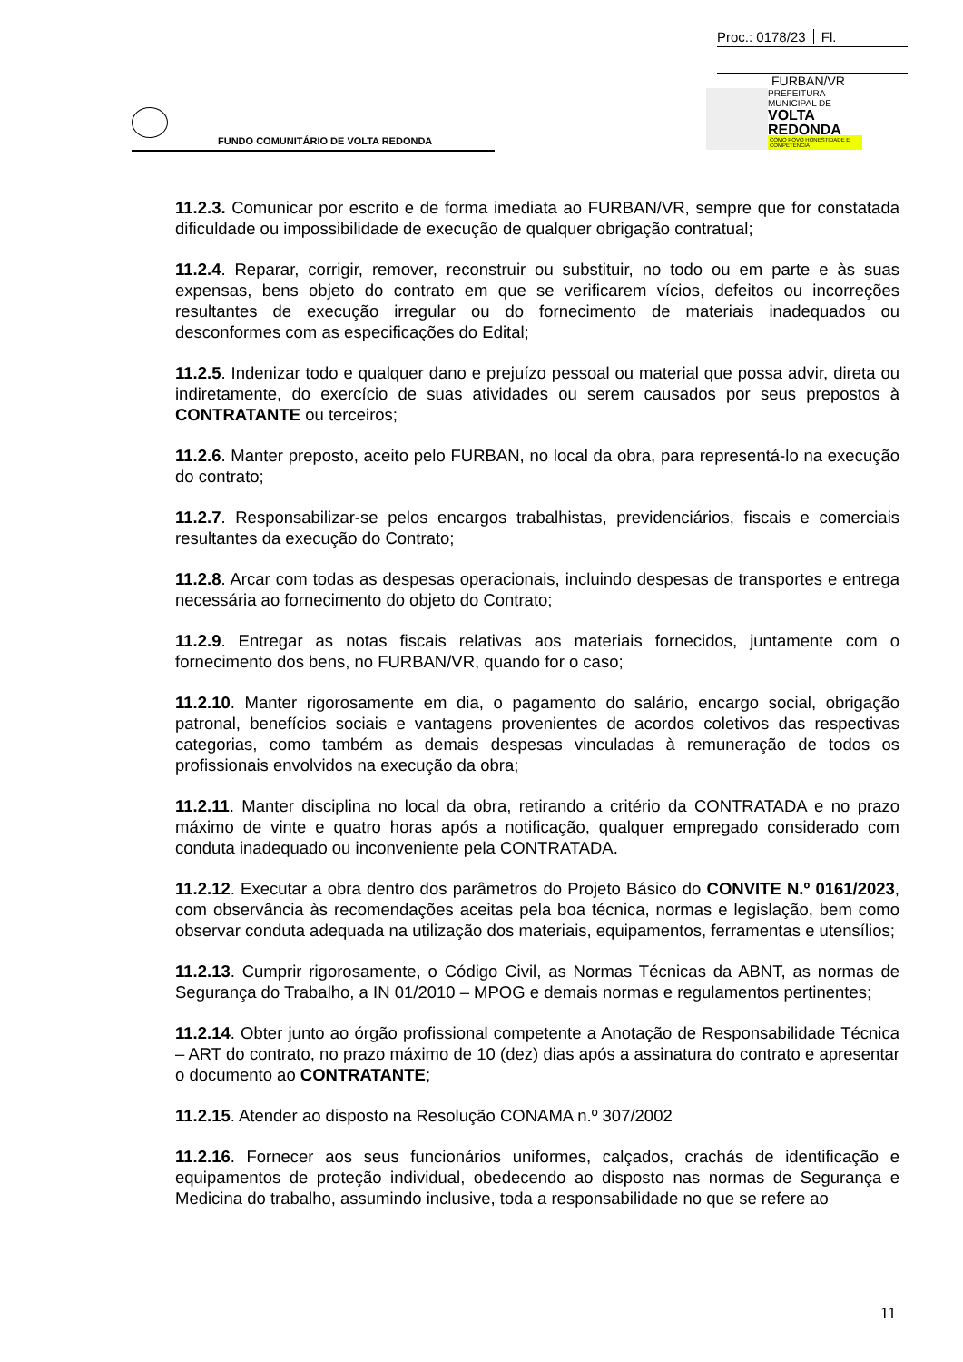Proc.: 0178/23 Fl.
FURBAN/VR
PREFEITURA MUNICIPAL DE
VOLTA REDONDA
COMO POVO HONESTIDADE E COMPETÊNCIA
FUNDO COMUNITÁRIO DE VOLTA REDONDA
11.2.3. Comunicar por escrito e de forma imediata ao FURBAN/VR, sempre que for constatada dificuldade ou impossibilidade de execução de qualquer obrigação contratual;
11.2.4. Reparar, corrigir, remover, reconstruir ou substituir, no todo ou em parte e às suas expensas, bens objeto do contrato em que se verificarem vícios, defeitos ou incorreções resultantes de execução irregular ou do fornecimento de materiais inadequados ou desconformes com as especificações do Edital;
11.2.5. Indenizar todo e qualquer dano e prejuízo pessoal ou material que possa advir, direta ou indiretamente, do exercício de suas atividades ou serem causados por seus prepostos à CONTRATANTE ou terceiros;
11.2.6. Manter preposto, aceito pelo FURBAN, no local da obra, para representá-lo na execução do contrato;
11.2.7. Responsabilizar-se pelos encargos trabalhistas, previdenciários, fiscais e comerciais resultantes da execução do Contrato;
11.2.8. Arcar com todas as despesas operacionais, incluindo despesas de transportes e entrega necessária ao fornecimento do objeto do Contrato;
11.2.9. Entregar as notas fiscais relativas aos materiais fornecidos, juntamente com o fornecimento dos bens, no FURBAN/VR, quando for o caso;
11.2.10. Manter rigorosamente em dia, o pagamento do salário, encargo social, obrigação patronal, benefícios sociais e vantagens provenientes de acordos coletivos das respectivas categorias, como também as demais despesas vinculadas à remuneração de todos os profissionais envolvidos na execução da obra;
11.2.11. Manter disciplina no local da obra, retirando a critério da CONTRATADA e no prazo máximo de vinte e quatro horas após a notificação, qualquer empregado considerado com conduta inadequado ou inconveniente pela CONTRATADA.
11.2.12. Executar a obra dentro dos parâmetros do Projeto Básico do CONVITE N.º 0161/2023, com observância às recomendações aceitas pela boa técnica, normas e legislação, bem como observar conduta adequada na utilização dos materiais, equipamentos, ferramentas e utensílios;
11.2.13. Cumprir rigorosamente, o Código Civil, as Normas Técnicas da ABNT, as normas de Segurança do Trabalho, a IN 01/2010 – MPOG e demais normas e regulamentos pertinentes;
11.2.14. Obter junto ao órgão profissional competente a Anotação de Responsabilidade Técnica – ART do contrato, no prazo máximo de 10 (dez) dias após a assinatura do contrato e apresentar o documento ao CONTRATANTE;
11.2.15. Atender ao disposto na Resolução CONAMA n.º 307/2002
11.2.16. Fornecer aos seus funcionários uniformes, calçados, crachás de identificação e equipamentos de proteção individual, obedecendo ao disposto nas normas de Segurança e Medicina do trabalho, assumindo inclusive, toda a responsabilidade no que se refere ao
11